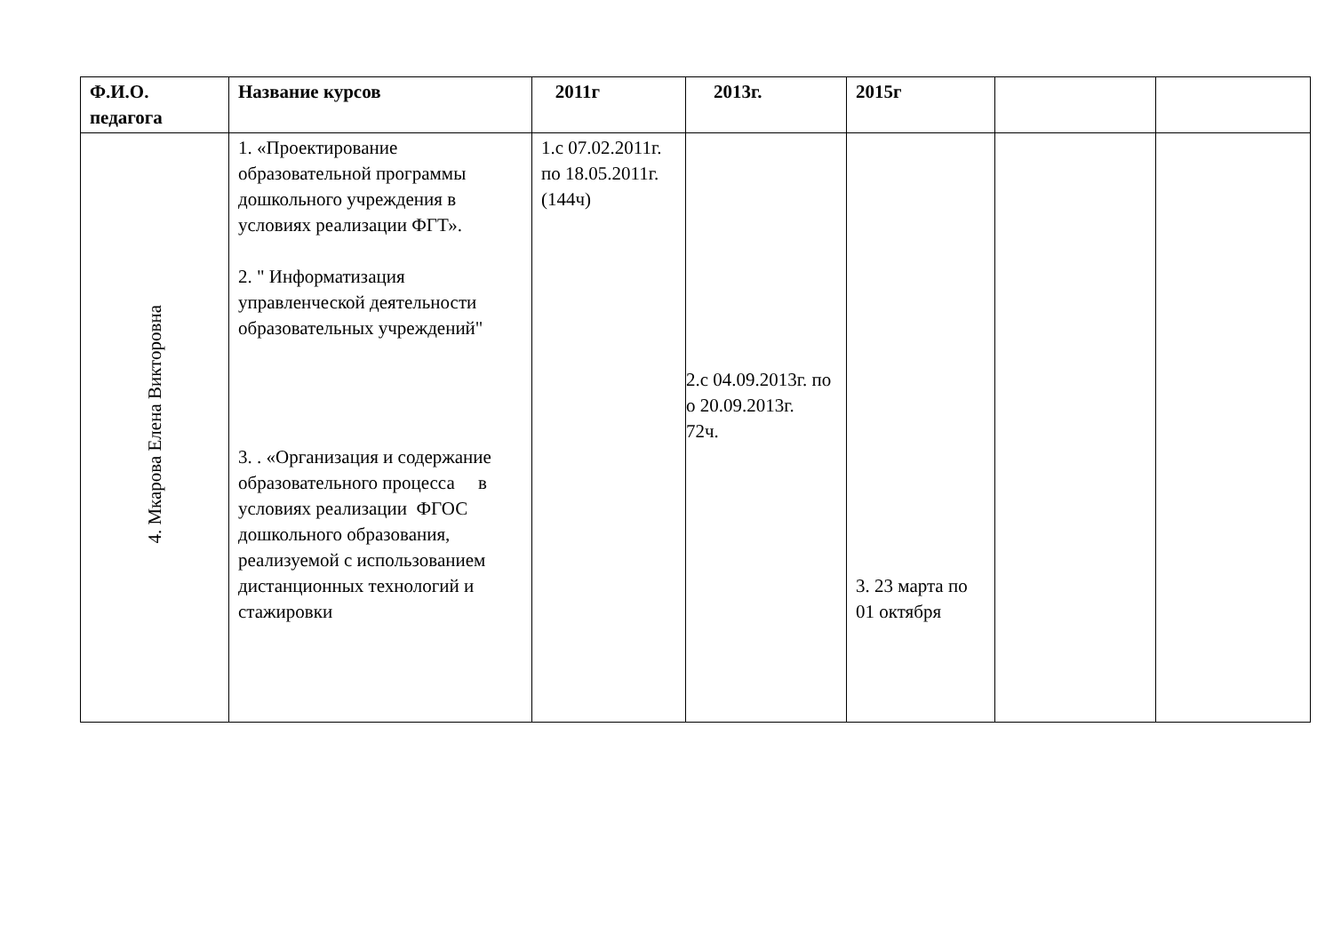| Ф.И.О. педагога | Название курсов | 2011г | 2013г. | 2015г | | |
| --- | --- | --- | --- | --- | --- | --- |
| 4. Мкарова Елена Викторовна | 1. «Проектирование образовательной программы дошкольного учреждения в условиях реализации ФГТ». 2. " Информатизация управленческой деятельности образовательных учреждений" 3. . «Организация и содержание образовательного процесса в условиях реализации ФГОС дошкольного образования, реализуемой с использованием дистанционных технологий и стажировки | 1.с 07.02.2011г. по 18.05.2011г. (144ч) | 2.с 04.09.2013г. по о 20.09.2013г. 72ч. | 3. 23 марта по 01 октября | | |